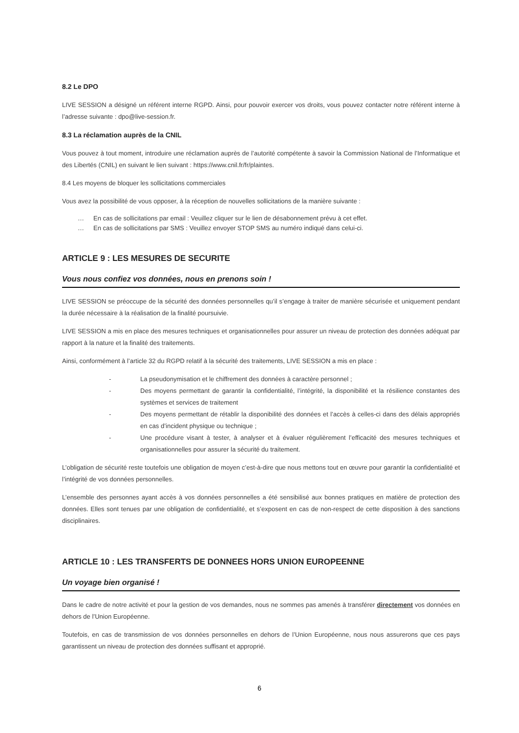8.2 Le DPO
LIVE SESSION a désigné un référent interne RGPD. Ainsi, pour pouvoir exercer vos droits, vous pouvez contacter notre référent interne à l’adresse suivante : dpo@live-session.fr.
8.3 La réclamation auprès de la CNIL
Vous pouvez à tout moment, introduire une réclamation auprès de l’autorité compétente à savoir la Commission National de l’Informatique et des Libertés (CNIL) en suivant le lien suivant : https://www.cnil.fr/fr/plaintes.
8.4 Les moyens de bloquer les sollicitations commerciales
Vous avez la possibilité de vous opposer, à la réception de nouvelles sollicitations de la manière suivante :
… En cas de sollicitations par email : Veuillez cliquer sur le lien de désabonnement prévu à cet effet.
… En cas de sollicitations par SMS : Veuillez envoyer STOP SMS au numéro indiqué dans celui-ci.
ARTICLE 9 : LES MESURES DE SECURITE
Vous nous confiez vos données, nous en prenons soin !
LIVE SESSION se préoccupe de la sécurité des données personnelles qu’il s’engage à traiter de manière sécurisée et uniquement pendant la durée nécessaire à la réalisation de la finalité poursuivie.
LIVE SESSION a mis en place des mesures techniques et organisationnelles pour assurer un niveau de protection des données adéquat par rapport à la nature et la finalité des traitements.
Ainsi, conformément à l’article 32 du RGPD relatif à la sécurité des traitements, LIVE SESSION a mis en place :
- La pseudonymisation et le chiffrement des données à caractère personnel ;
- Des moyens permettant de garantir la confidentialité, l’intégrité, la disponibilité et la résilience constantes des systèmes et services de traitement
- Des moyens permettant de rétablir la disponibilité des données et l’accès à celles-ci dans des délais appropriés en cas d’incident physique ou technique ;
- Une procédure visant à tester, à analyser et à évaluer régulièrement l’efficacité des mesures techniques et organisationnelles pour assurer la sécurité du traitement.
L’obligation de sécurité reste toutefois une obligation de moyen c’est-à-dire que nous mettons tout en œuvre pour garantir la confidentialité et l’intégrité de vos données personnelles.
L’ensemble des personnes ayant accès à vos données personnelles a été sensibilisé aux bonnes pratiques en matière de protection des données. Elles sont tenues par une obligation de confidentialité, et s’exposent en cas de non-respect de cette disposition à des sanctions disciplinaires.
ARTICLE 10 : LES TRANSFERTS DE DONNEES HORS UNION EUROPEENNE
Un voyage bien organisé !
Dans le cadre de notre activité et pour la gestion de vos demandes, nous ne sommes pas amenés à transférer directement vos données en dehors de l’Union Européenne.
Toutefois, en cas de transmission de vos données personnelles en dehors de l’Union Européenne, nous nous assurerons que ces pays garantissent un niveau de protection des données suffisant et approprié.
6